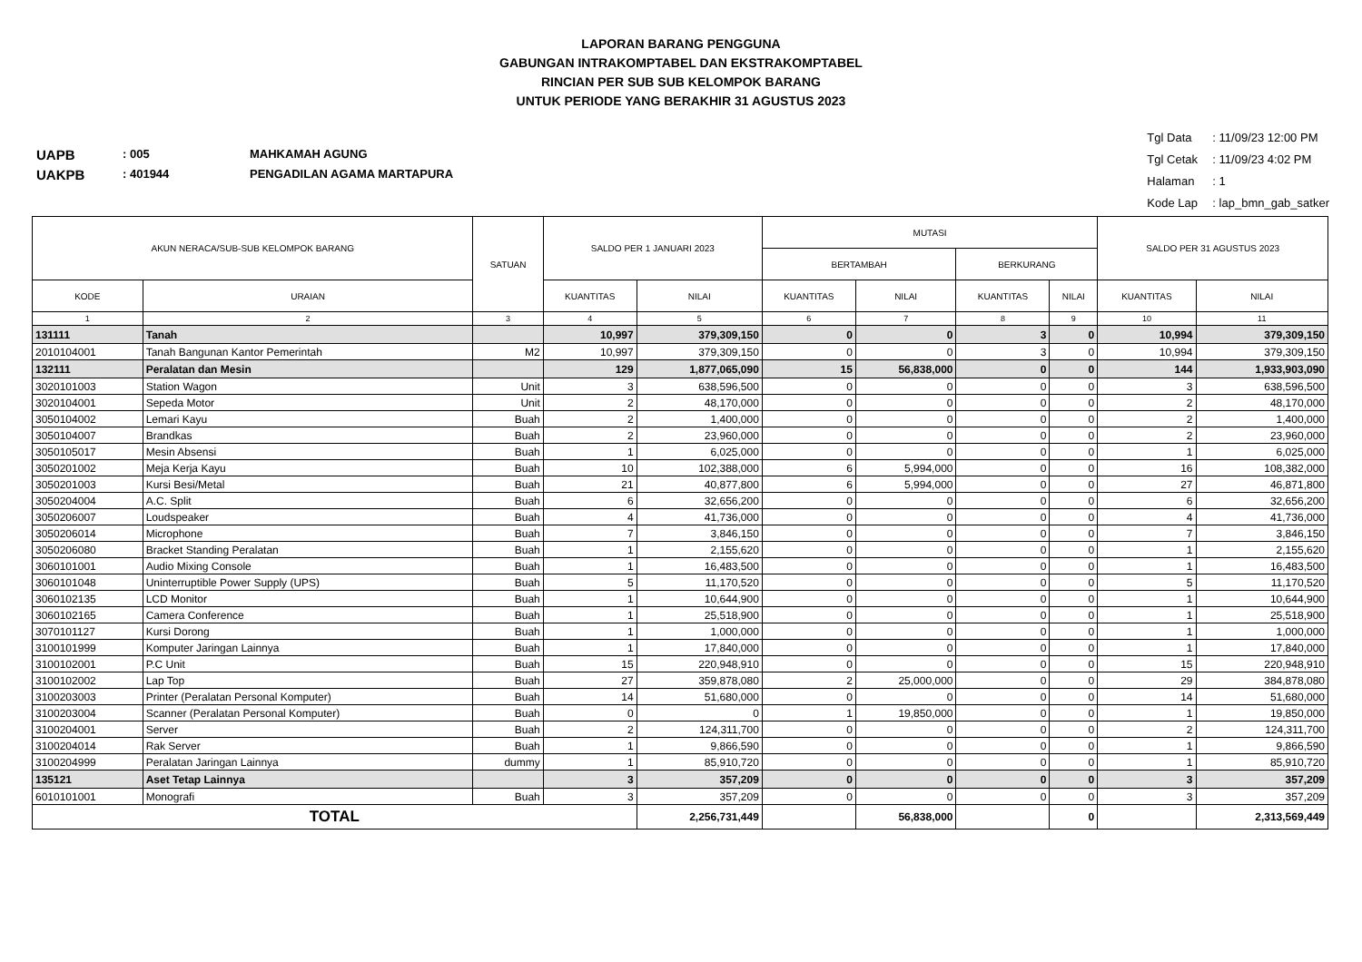LAPORAN BARANG PENGGUNA
GABUNGAN INTRAKOMPTABEL DAN EKSTRAKOMPTABEL
RINCIAN PER SUB SUB KELOMPOK BARANG
UNTUK PERIODE YANG BERAKHIR 31 AGUSTUS 2023
UAPB: 005 MAHKAMAH AGUNG
UAKPB: 401944 PENGADILAN AGAMA MARTAPURA
Tgl Data: 11/09/23 12:00 PM
Tgl Cetak: 11/09/23 4:02 PM
Halaman: 1
Kode Lap: lap_bmn_gab_satker
| AKUN NERACA/SUB-SUB KELOMPOK BARANG | | SATUAN | SALDO PER 1 JANUARI 2023 | | MUTASI | | | | SALDO PER 31 AGUSTUS 2023 | |
| --- | --- | --- | --- | --- | --- | --- | --- | --- | --- | --- |
| | | | | | BERTAMBAH | | BERKURANG | | | |
| KODE | URAIAN | | KUANTITAS | NILAI | KUANTITAS | NILAI | KUANTITAS | NILAI | KUANTITAS | NILAI |
| 1 | 2 | 3 | 4 | 5 | 6 | 7 | 8 | 9 | 10 | 11 |
| 131111 | Tanah | | 10,997 | 379,309,150 | 0 | 0 | 3 | 0 | 10,994 | 379,309,150 |
| 2010104001 | Tanah Bangunan Kantor Pemerintah | M2 | 10,997 | 379,309,150 | 0 | 0 | 3 | 0 | 10,994 | 379,309,150 |
| 132111 | Peralatan dan Mesin | | 129 | 1,877,065,090 | 15 | 56,838,000 | 0 | 0 | 144 | 1,933,903,090 |
| 3020101003 | Station Wagon | Unit | 3 | 638,596,500 | 0 | 0 | 0 | 0 | 3 | 638,596,500 |
| 3020104001 | Sepeda Motor | Unit | 2 | 48,170,000 | 0 | 0 | 0 | 0 | 2 | 48,170,000 |
| 3050104002 | Lemari Kayu | Buah | 2 | 1,400,000 | 0 | 0 | 0 | 0 | 2 | 1,400,000 |
| 3050104007 | Brandkas | Buah | 2 | 23,960,000 | 0 | 0 | 0 | 0 | 2 | 23,960,000 |
| 3050105017 | Mesin Absensi | Buah | 1 | 6,025,000 | 0 | 0 | 0 | 0 | 1 | 6,025,000 |
| 3050201002 | Meja Kerja Kayu | Buah | 10 | 102,388,000 | 6 | 5,994,000 | 0 | 0 | 16 | 108,382,000 |
| 3050201003 | Kursi Besi/Metal | Buah | 21 | 40,877,800 | 6 | 5,994,000 | 0 | 0 | 27 | 46,871,800 |
| 3050204004 | A.C. Split | Buah | 6 | 32,656,200 | 0 | 0 | 0 | 0 | 6 | 32,656,200 |
| 3050206007 | Loudspeaker | Buah | 4 | 41,736,000 | 0 | 0 | 0 | 0 | 4 | 41,736,000 |
| 3050206014 | Microphone | Buah | 7 | 3,846,150 | 0 | 0 | 0 | 0 | 7 | 3,846,150 |
| 3050206080 | Bracket Standing Peralatan | Buah | 1 | 2,155,620 | 0 | 0 | 0 | 0 | 1 | 2,155,620 |
| 3060101001 | Audio Mixing Console | Buah | 1 | 16,483,500 | 0 | 0 | 0 | 0 | 1 | 16,483,500 |
| 3060101048 | Uninterruptible Power Supply (UPS) | Buah | 5 | 11,170,520 | 0 | 0 | 0 | 0 | 5 | 11,170,520 |
| 3060102135 | LCD Monitor | Buah | 1 | 10,644,900 | 0 | 0 | 0 | 0 | 1 | 10,644,900 |
| 3060102165 | Camera Conference | Buah | 1 | 25,518,900 | 0 | 0 | 0 | 0 | 1 | 25,518,900 |
| 3070101127 | Kursi Dorong | Buah | 1 | 1,000,000 | 0 | 0 | 0 | 0 | 1 | 1,000,000 |
| 3100101999 | Komputer Jaringan Lainnya | Buah | 1 | 17,840,000 | 0 | 0 | 0 | 0 | 1 | 17,840,000 |
| 3100102001 | P.C Unit | Buah | 15 | 220,948,910 | 0 | 0 | 0 | 0 | 15 | 220,948,910 |
| 3100102002 | Lap Top | Buah | 27 | 359,878,080 | 2 | 25,000,000 | 0 | 0 | 29 | 384,878,080 |
| 3100203003 | Printer (Peralatan Personal Komputer) | Buah | 14 | 51,680,000 | 0 | 0 | 0 | 0 | 14 | 51,680,000 |
| 3100203004 | Scanner (Peralatan Personal Komputer) | Buah | 0 | 0 | 1 | 19,850,000 | 0 | 0 | 1 | 19,850,000 |
| 3100204001 | Server | Buah | 2 | 124,311,700 | 0 | 0 | 0 | 0 | 2 | 124,311,700 |
| 3100204014 | Rak Server | Buah | 1 | 9,866,590 | 0 | 0 | 0 | 0 | 1 | 9,866,590 |
| 3100204999 | Peralatan Jaringan Lainnya | dummy | 1 | 85,910,720 | 0 | 0 | 0 | 0 | 1 | 85,910,720 |
| 135121 | Aset Tetap Lainnya | | 3 | 357,209 | 0 | 0 | 0 | 0 | 3 | 357,209 |
| 6010101001 | Monografi | Buah | 3 | 357,209 | 0 | 0 | 0 | 0 | 3 | 357,209 |
| TOTAL | | | | 2,256,731,449 | | 56,838,000 | | 0 | | 2,313,569,449 |